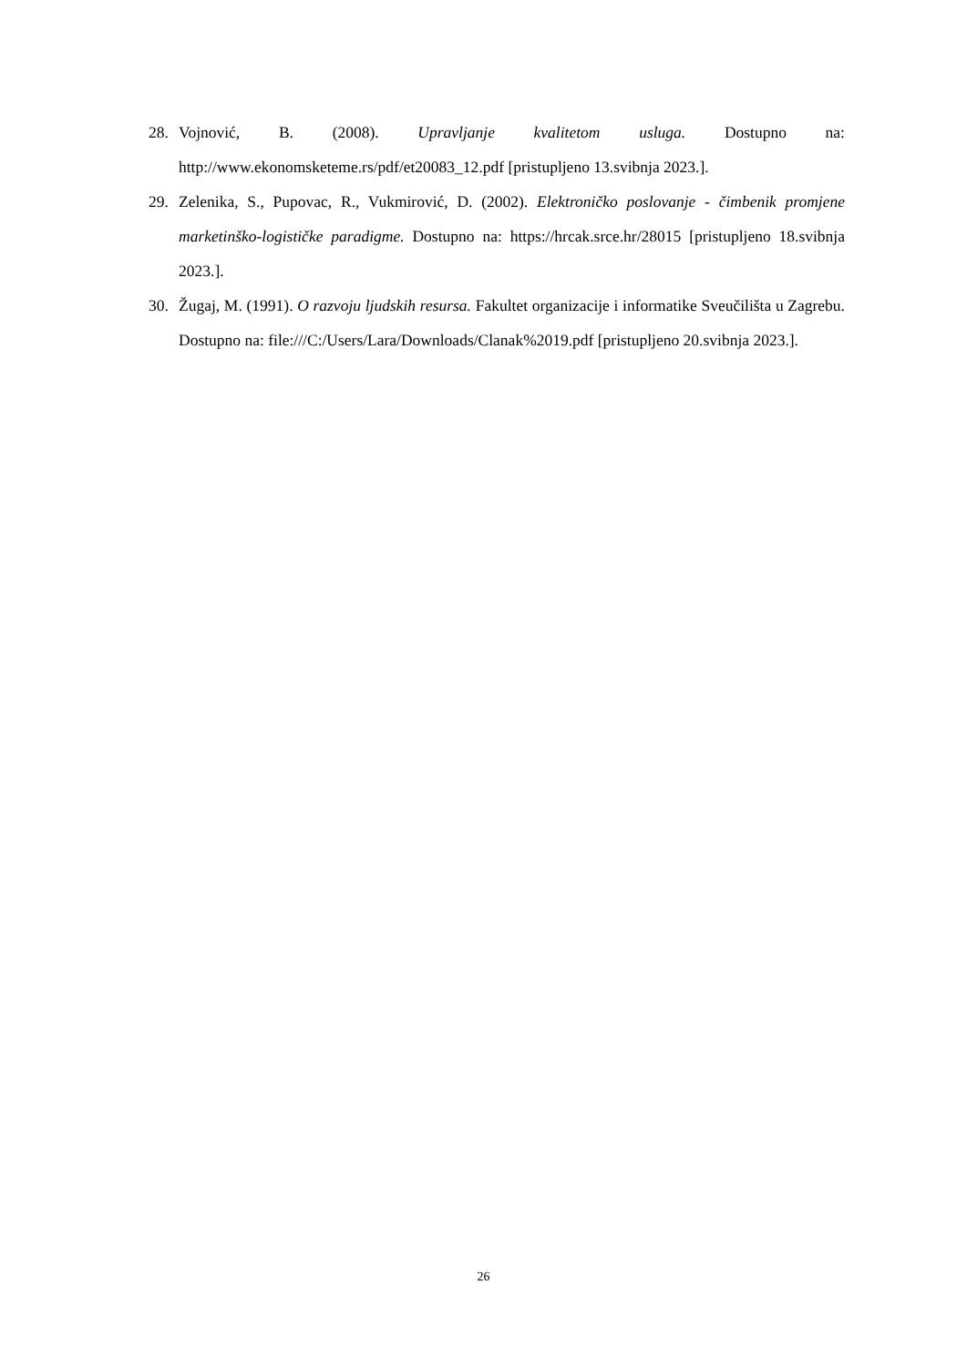28. Vojnović, B. (2008). Upravljanje kvalitetom usluga. Dostupno na: http://www.ekonomsketeme.rs/pdf/et20083_12.pdf [pristupljeno 13.svibnja 2023.].
29. Zelenika, S., Pupovac, R., Vukmirović, D. (2002). Elektroničko poslovanje - čimbenik promjene marketinško-logističke paradigme. Dostupno na: https://hrcak.srce.hr/28015 [pristupljeno 18.svibnja 2023.].
30. Žugaj, M. (1991). O razvoju ljudskih resursa. Fakultet organizacije i informatike Sveučilišta u Zagrebu. Dostupno na: file:///C:/Users/Lara/Downloads/Clanak%2019.pdf [pristupljeno 20.svibnja 2023.].
26